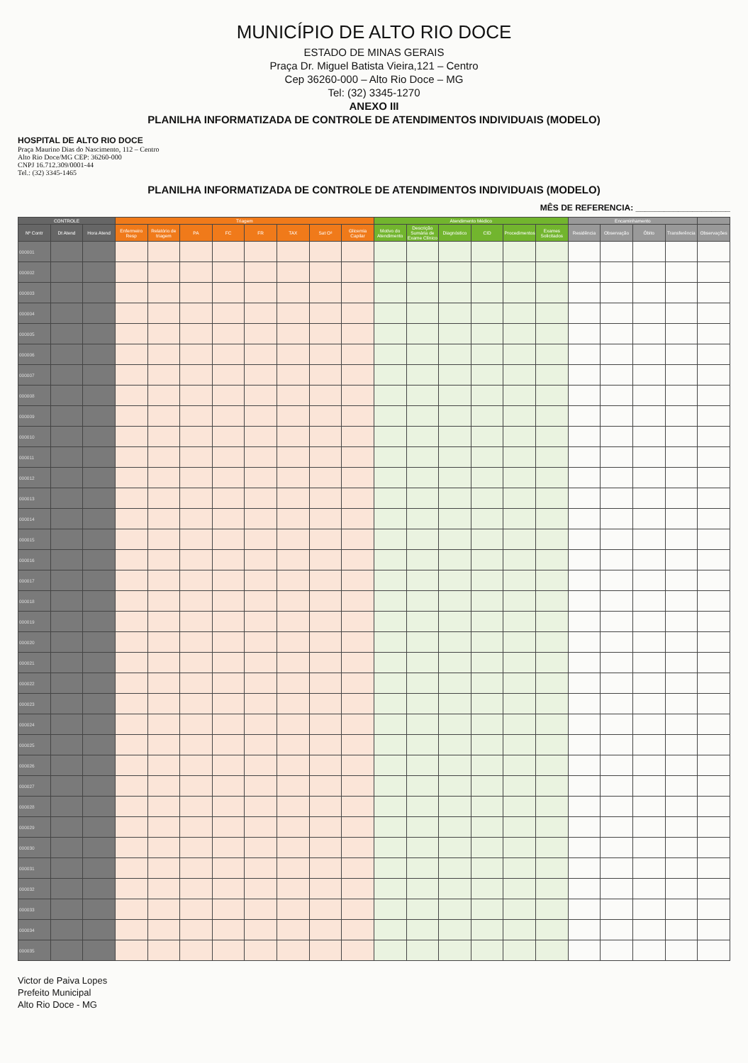MUNICÍPIO DE ALTO RIO DOCE
ESTADO DE MINAS GERAIS
Praça Dr. Miguel Batista Vieira,121 – Centro
Cep 36260-000 – Alto Rio Doce – MG
Tel: (32) 3345-1270
ANEXO III
PLANILHA INFORMATIZADA DE CONTROLE DE ATENDIMENTOS INDIVIDUAIS (MODELO)
HOSPITAL DE ALTO RIO DOCE
Praça Maurino Dias do Nascimento, 112 – Centro
Alto Rio Doce/MG CEP: 36260-000
CNPJ 16.712.309/0001-44
Tel.: (32) 3345-1465
PLANILHA INFORMATIZADA DE CONTROLE DE ATENDIMENTOS INDIVIDUAIS (MODELO)
MÊS DE REFERENCIA: ____________________
| CONTROLE | | | Triagem | | | | | | | | Atendimento Médico | | | | | | Encaminhamento | | | | |
| --- | --- | --- | --- | --- | --- | --- | --- | --- | --- | --- | --- | --- | --- | --- | --- | --- | --- | --- | --- | --- | --- |
| Nº Contr | Dt Atend | Hora Atend | Enfermeiro Resp | Relatório de triagem | PA | FC | FR | TAX | Sat O² | Glicemia Capilar | Motivo do Atendimento | Descrição Sumária de Exame Clínico | Diagnóstico | CID | Procedimentos | Exames Solicitados | Residência | Observação | Óbito | Transferência | Observações |
| 000001 | | | | | | | | | | | | | | | | | | | | | |
| 000002 | | | | | | | | | | | | | | | | | | | | | |
| 000003 | | | | | | | | | | | | | | | | | | | | | |
| 000004 | | | | | | | | | | | | | | | | | | | | | |
| 000005 | | | | | | | | | | | | | | | | | | | | | |
| 000006 | | | | | | | | | | | | | | | | | | | | | |
| 000007 | | | | | | | | | | | | | | | | | | | | | |
| 000008 | | | | | | | | | | | | | | | | | | | | | |
| 000009 | | | | | | | | | | | | | | | | | | | | | |
| 000010 | | | | | | | | | | | | | | | | | | | | | |
| 000011 | | | | | | | | | | | | | | | | | | | | | |
| 000012 | | | | | | | | | | | | | | | | | | | | | |
| 000013 | | | | | | | | | | | | | | | | | | | | | |
| 000014 | | | | | | | | | | | | | | | | | | | | | |
| 000015 | | | | | | | | | | | | | | | | | | | | | |
| 000016 | | | | | | | | | | | | | | | | | | | | | |
| 000017 | | | | | | | | | | | | | | | | | | | | | |
| 000018 | | | | | | | | | | | | | | | | | | | | | |
| 000019 | | | | | | | | | | | | | | | | | | | | | |
| 000020 | | | | | | | | | | | | | | | | | | | | | |
| 000021 | | | | | | | | | | | | | | | | | | | | | |
| 000022 | | | | | | | | | | | | | | | | | | | | | |
| 000023 | | | | | | | | | | | | | | | | | | | | | |
| 000024 | | | | | | | | | | | | | | | | | | | | | |
| 000025 | | | | | | | | | | | | | | | | | | | | | |
| 000026 | | | | | | | | | | | | | | | | | | | | | |
| 000027 | | | | | | | | | | | | | | | | | | | | | |
| 000028 | | | | | | | | | | | | | | | | | | | | | |
| 000029 | | | | | | | | | | | | | | | | | | | | | |
| 000030 | | | | | | | | | | | | | | | | | | | | | |
| 000031 | | | | | | | | | | | | | | | | | | | | | |
| 000032 | | | | | | | | | | | | | | | | | | | | | |
| 000033 | | | | | | | | | | | | | | | | | | | | | |
| 000034 | | | | | | | | | | | | | | | | | | | | | |
| 000035 | | | | | | | | | | | | | | | | | | | | | |
Victor de Paiva Lopes
Prefeito Municipal
Alto Rio Doce - MG